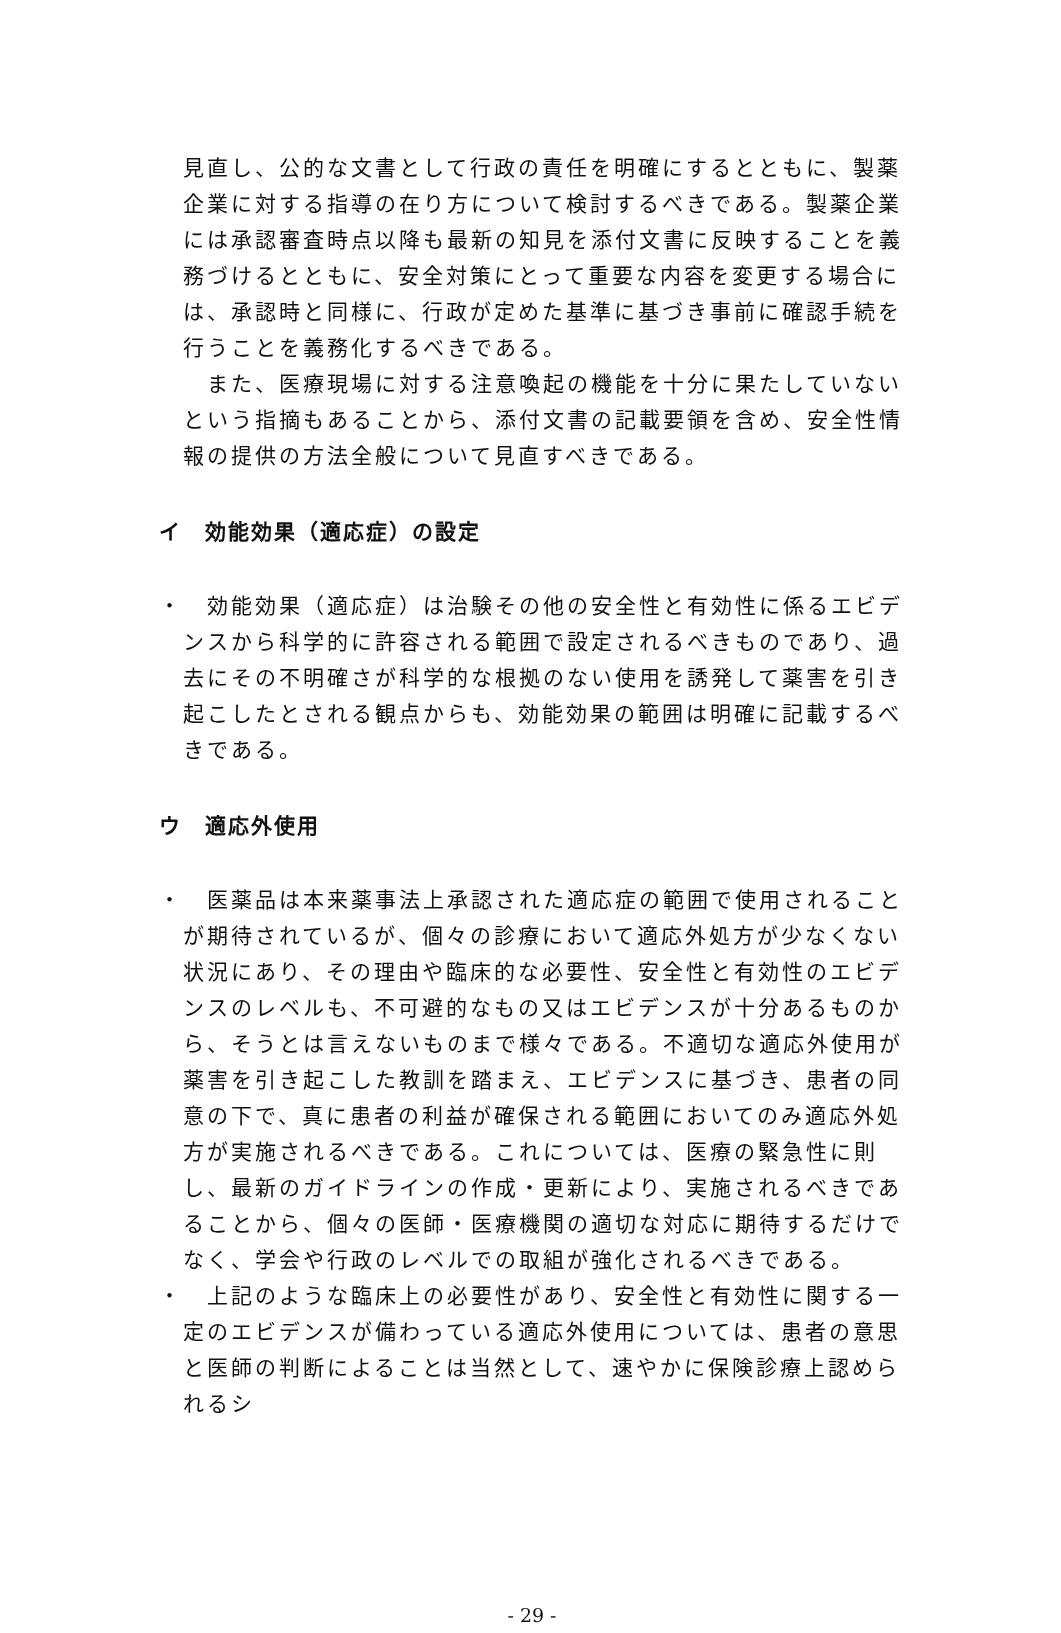見直し、公的な文書として行政の責任を明確にするとともに、製薬企業に対する指導の在り方について検討するべきである。製薬企業には承認審査時点以降も最新の知見を添付文書に反映することを義務づけるとともに、安全対策にとって重要な内容を変更する場合には、承認時と同様に、行政が定めた基準に基づき事前に確認手続を行うことを義務化するべきである。
また、医療現場に対する注意喚起の機能を十分に果たしていないという指摘もあることから、添付文書の記載要領を含め、安全性情報の提供の方法全般について見直すべきである。
イ　効能効果（適応症）の設定
・ 効能効果（適応症）は治験その他の安全性と有効性に係るエビデンスから科学的に許容される範囲で設定されるべきものであり、過去にその不明確さが科学的な根拠のない使用を誘発して薬害を引き起こしたとされる観点からも、効能効果の範囲は明確に記載するべきである。
ウ　適応外使用
・ 医薬品は本来薬事法上承認された適応症の範囲で使用されることが期待されているが、個々の診療において適応外処方が少なくない状況にあり、その理由や臨床的な必要性、安全性と有効性のエビデンスのレベルも、不可避的なもの又はエビデンスが十分あるものから、そうとは言えないものまで様々である。不適切な適応外使用が薬害を引き起こした教訓を踏まえ、エビデンスに基づき、患者の同意の下で、真に患者の利益が確保される範囲においてのみ適応外処方が実施されるべきである。これについては、医療の緊急性に則し、最新のガイドラインの作成・更新により、実施されるべきであることから、個々の医師・医療機関の適切な対応に期待するだけでなく、学会や行政のレベルでの取組が強化されるべきである。
・ 上記のような臨床上の必要性があり、安全性と有効性に関する一定のエビデンスが備わっている適応外使用については、患者の意思と医師の判断によることは当然として、速やかに保険診療上認められるシ
- 29 -